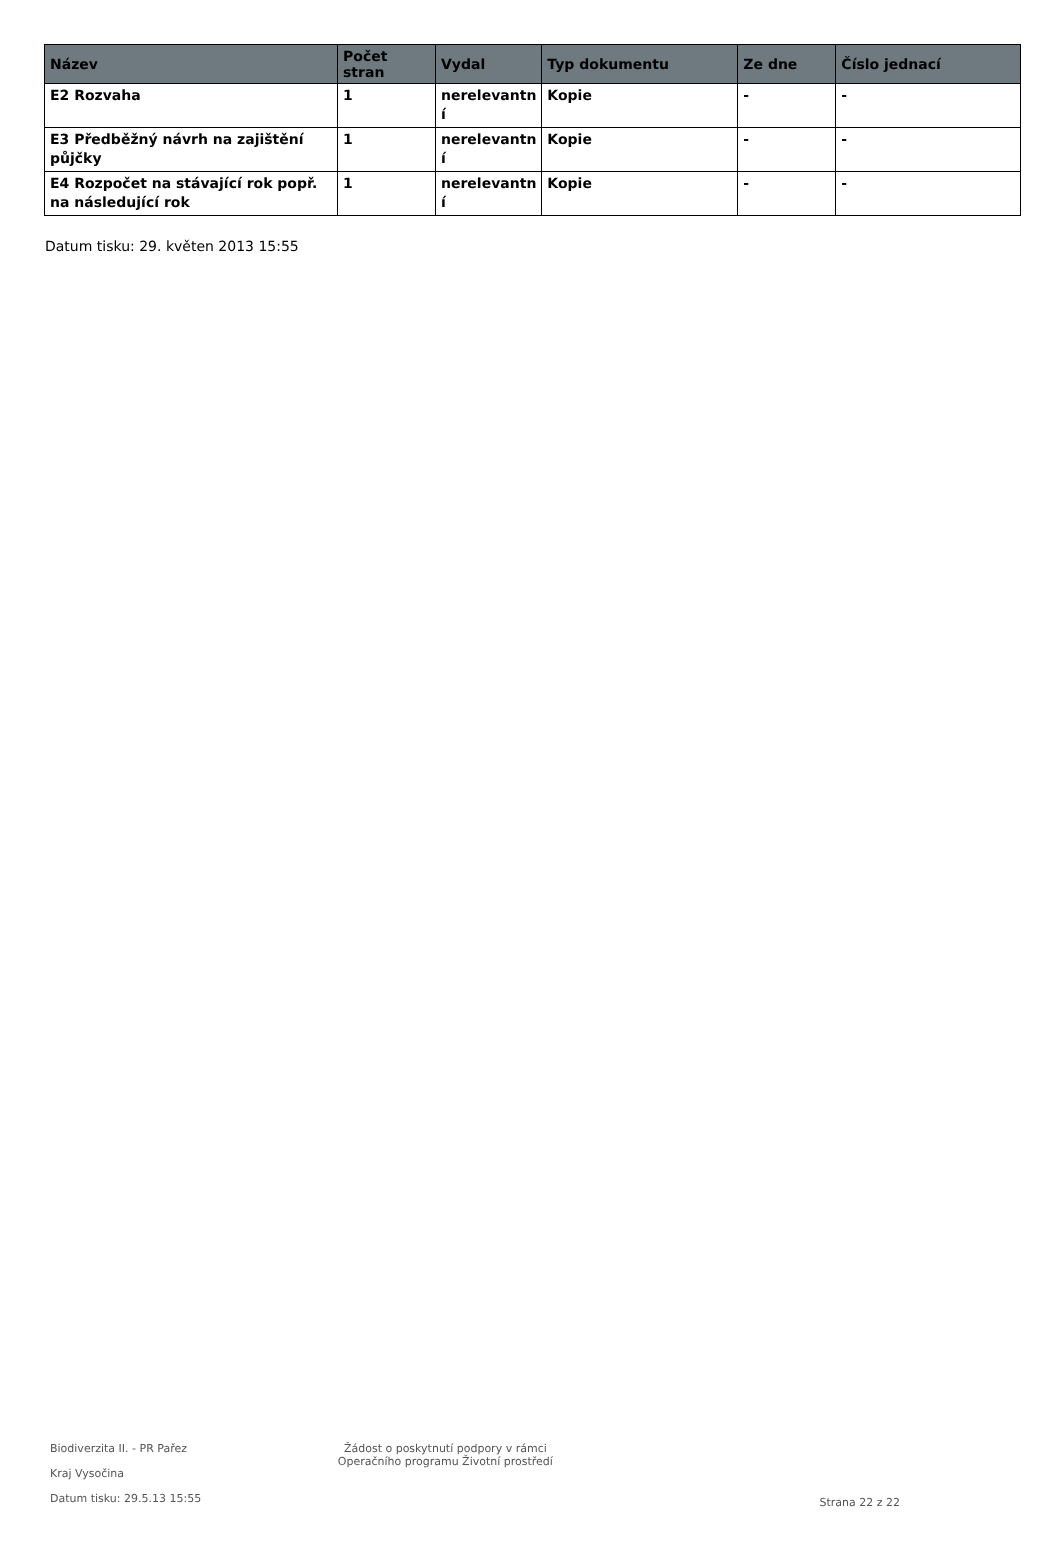| Název | Počet stran | Vydal | Typ dokumentu | Ze dne | Číslo jednací |
| --- | --- | --- | --- | --- | --- |
| E2 Rozvaha | 1 | nerelevantn í | Kopie | - | - |
| E3 Předběžný návrh na zajištění půjčky | 1 | nerelevantn í | Kopie | - | - |
| E4 Rozpočet na stávající rok popř. na následující rok | 1 | nerelevantn í | Kopie | - | - |
Datum tisku: 29. květen 2013 15:55
Biodiverzita II. - PR Pařez
Kraj Vysočina
Datum tisku: 29.5.13 15:55
Žádost o poskytnutí podpory v rámci
Operačního programu Životní prostředí
Strana 22 z 22